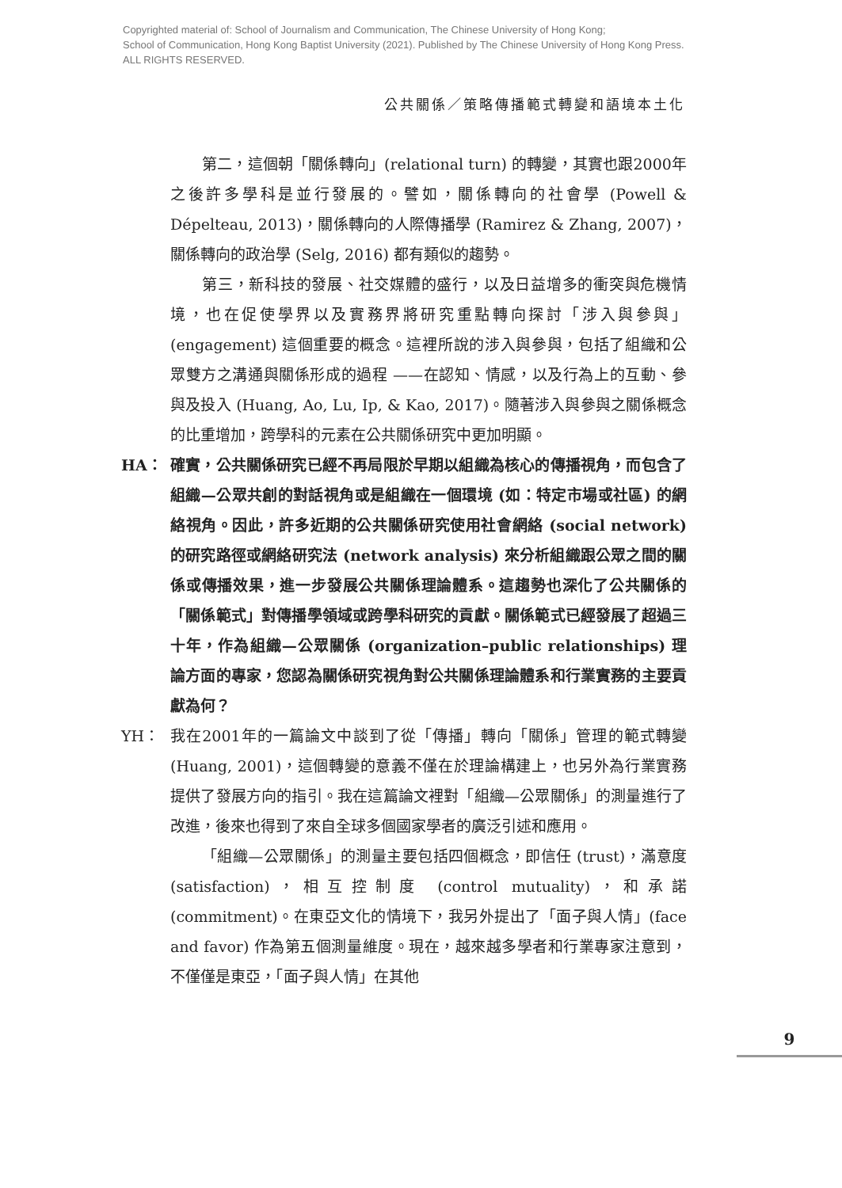Copyrighted material of: School of Journalism and Communication, The Chinese University of Hong Kong;
School of Communication, Hong Kong Baptist University (2021). Published by The Chinese University of Hong Kong Press.
ALL RIGHTS RESERVED.
公共關係／策略傳播範式轉變和語境本土化
第二，這個朝「關係轉向」(relational turn) 的轉變，其實也跟2000年之後許多學科是並行發展的。譬如，關係轉向的社會學 (Powell & Dépelteau, 2013)，關係轉向的人際傳播學 (Ramirez & Zhang, 2007)，關係轉向的政治學 (Selg, 2016) 都有類似的趨勢。
第三，新科技的發展、社交媒體的盛行，以及日益增多的衝突與危機情境，也在促使學界以及實務界將研究重點轉向探討「涉入與參與」(engagement) 這個重要的概念。這裡所說的涉入與參與，包括了組織和公眾雙方之溝通與關係形成的過程 ——在認知、情感，以及行為上的互動、參與及投入 (Huang, Ao, Lu, Ip, & Kao, 2017)。隨著涉入與參與之關係概念的比重增加，跨學科的元素在公共關係研究中更加明顯。
HA： 確實，公共關係研究已經不再局限於早期以組織為核心的傳播視角，而包含了組織—公眾共創的對話視角或是組織在一個環境 (如：特定市場或社區) 的網絡視角。因此，許多近期的公共關係研究使用社會網絡 (social network) 的研究路徑或網絡研究法 (network analysis) 來分析組織跟公眾之間的關係或傳播效果，進一步發展公共關係理論體系。這趨勢也深化了公共關係的「關係範式」對傳播學領域或跨學科研究的貢獻。關係範式已經發展了超過三十年，作為組織—公眾關係 (organization–public relationships) 理論方面的專家，您認為關係研究視角對公共關係理論體系和行業實務的主要貢獻為何？
YH： 我在2001年的一篇論文中談到了從「傳播」轉向「關係」管理的範式轉變 (Huang, 2001)，這個轉變的意義不僅在於理論構建上，也另外為行業實務提供了發展方向的指引。我在這篇論文裡對「組織—公眾關係」的測量進行了改進，後來也得到了來自全球多個國家學者的廣泛引述和應用。
「組織—公眾關係」的測量主要包括四個概念，即信任 (trust)，滿意度 (satisfaction)，相互控制度 (control mutuality)，和承諾 (commitment)。在東亞文化的情境下，我另外提出了「面子與人情」(face and favor) 作為第五個測量維度。現在，越來越多學者和行業專家注意到，不僅僅是東亞，「面子與人情」在其他
9